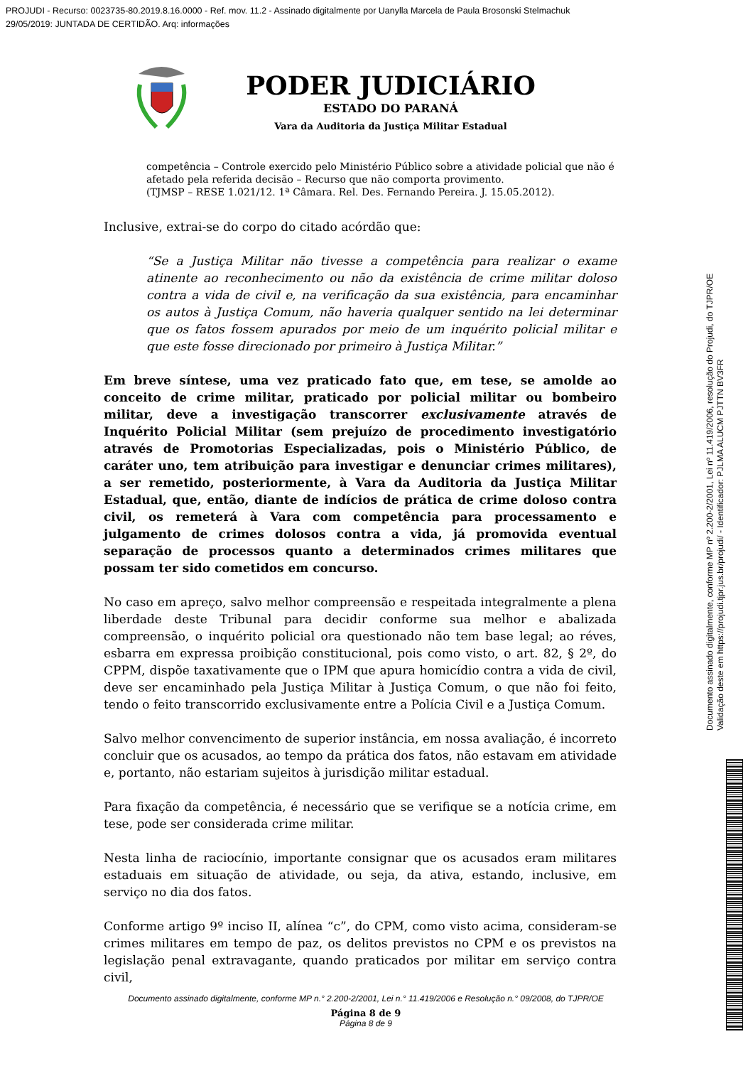PROJUDI - Recurso: 0023735-80.2019.8.16.0000 - Ref. mov. 11.2 - Assinado digitalmente por Uanylla Marcela de Paula Brosonski Stelmachuk
29/05/2019: JUNTADA DE CERTIDÃO. Arq: informações
Documento assinado digitalmente, conforme MP nº 2.200-2/2001, Lei nº 11.419/2006, resolução do Projudi, do TJPR/OE
Validação deste em https://projudi.tjpr.jus.br/projudi/ - Identificador: PJLMA ALUCM PJTTN BV3FR
PODER JUDICIÁRIO
ESTADO DO PARANÁ
Vara da Auditoria da Justiça Militar Estadual
competência – Controle exercido pelo Ministério Público sobre a atividade policial que não é afetado pela referida decisão – Recurso que não comporta provimento.
(TJMSP – RESE 1.021/12. 1ª Câmara. Rel. Des. Fernando Pereira. J. 15.05.2012).
Inclusive, extrai-se do corpo do citado acórdão que:
“Se a Justiça Militar não tivesse a competência para realizar o exame atinente ao reconhecimento ou não da existência de crime militar doloso contra a vida de civil e, na verificação da sua existência, para encaminhar os autos à Justiça Comum, não haveria qualquer sentido na lei determinar que os fatos fossem apurados por meio de um inquérito policial militar e que este fosse direcionado por primeiro à Justiça Militar.”
Em breve síntese, uma vez praticado fato que, em tese, se amolde ao conceito de crime militar, praticado por policial militar ou bombeiro militar, deve a investigação transcorrer exclusivamente através de Inquérito Policial Militar (sem prejuízo de procedimento investigatório através de Promotorias Especializadas, pois o Ministério Público, de caráter uno, tem atribuição para investigar e denunciar crimes militares), a ser remetido, posteriormente, à Vara da Auditoria da Justiça Militar Estadual, que, então, diante de indícios de prática de crime doloso contra civil, os remeterá à Vara com competência para processamento e julgamento de crimes dolosos contra a vida, já promovida eventual separação de processos quanto a determinados crimes militares que possam ter sido cometidos em concurso.
No caso em apreço, salvo melhor compreensão e respeitada integralmente a plena liberdade deste Tribunal para decidir conforme sua melhor e abalizada compreensão, o inquérito policial ora questionado não tem base legal; ao réves, esbarra em expressa proibição constitucional, pois como visto, o art. 82, § 2º, do CPPM, dispõe taxativamente que o IPM que apura homicídio contra a vida de civil, deve ser encaminhado pela Justiça Militar à Justiça Comum, o que não foi feito, tendo o feito transcorrido exclusivamente entre a Polícia Civil e a Justiça Comum.
Salvo melhor convencimento de superior instância, em nossa avaliação, é incorreto concluir que os acusados, ao tempo da prática dos fatos, não estavam em atividade e, portanto, não estariam sujeitos à jurisdição militar estadual.
Para fixação da competência, é necessário que se verifique se a notícia crime, em tese, pode ser considerada crime militar.
Nesta linha de raciocínio, importante consignar que os acusados eram militares estaduais em situação de atividade, ou seja, da ativa, estando, inclusive, em serviço no dia dos fatos.
Conforme artigo 9º inciso II, alínea “c”, do CPM, como visto acima, consideram-se crimes militares em tempo de paz, os delitos previstos no CPM e os previstos na legislação penal extravagante, quando praticados por militar em serviço contra civil,
Documento assinado digitalmente, conforme MP n.° 2.200-2/2001, Lei n.° 11.419/2006 e Resolução n.° 09/2008, do TJPR/OE
Página 8 de 9
Página 8 de 9